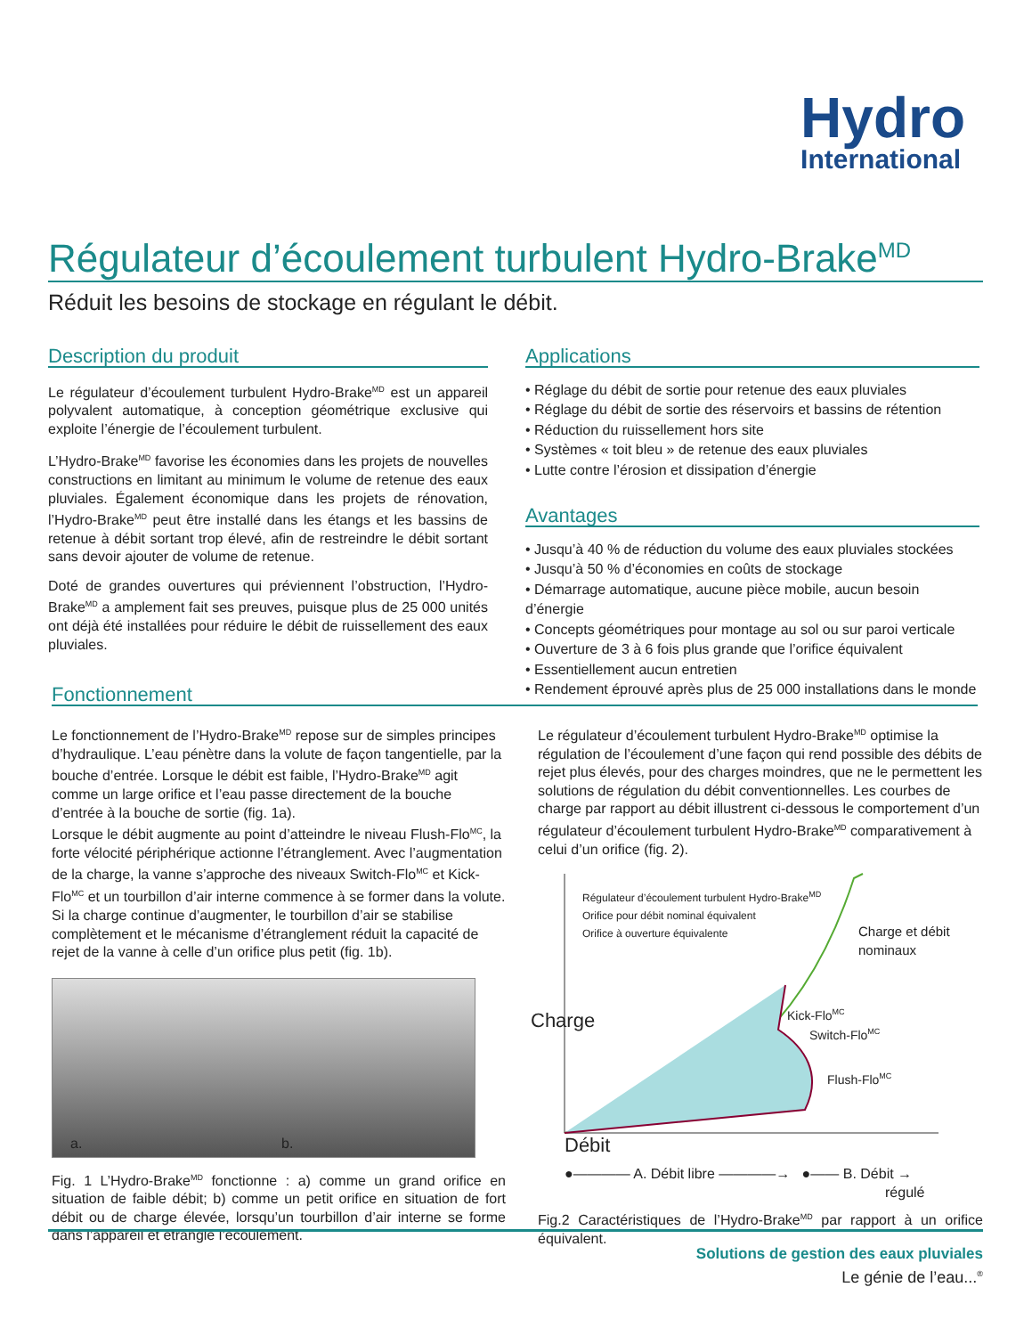Hydro
International
Régulateur d’écoulement turbulent Hydro-Brake<sup>MD</sup>
Réduit les besoins de stockage en régulant le débit.
Description du produit
Le régulateur d’écoulement turbulent Hydro-Brake<sup>MD</sup> est un appareil polyvalent automatique, à conception géométrique exclusive qui exploite l’énergie de l’écoulement turbulent.
L’Hydro-Brake<sup>MD</sup> favorise les économies dans les projets de nouvelles constructions en limitant au minimum le volume de retenue des eaux pluviales. Également économique dans les projets de rénovation, l’Hydro-Brake<sup>MD</sup> peut être installé dans les étangs et les bassins de retenue à débit sortant trop élevé, afin de restreindre le débit sortant sans devoir ajouter de volume de retenue.
Doté de grandes ouvertures qui préviennent l’obstruction, l’Hydro-Brake<sup>MD</sup> a amplement fait ses preuves, puisque plus de 25 000 unités ont déjà été installées pour réduire le débit de ruissellement des eaux pluviales.
Applications
• Réglage du débit de sortie pour retenue des eaux pluviales
• Réglage du débit de sortie des réservoirs et bassins de rétention
• Réduction du ruissellement hors site
• Systèmes « toit bleu » de retenue des eaux pluviales
• Lutte contre l’érosion et dissipation d’énergie
Avantages
• Jusqu’à 40 % de réduction du volume des eaux pluviales stockées
• Jusqu’à 50 % d’économies en coûts de stockage
• Démarrage automatique, aucune pièce mobile, aucun besoin d’énergie
• Concepts géométriques pour montage au sol ou sur paroi verticale
• Ouverture de 3 à 6 fois plus grande que l’orifice équivalent
• Essentiellement aucun entretien
• Rendement éprouvé après plus de 25 000 installations dans le monde
Fonctionnement
Le fonctionnement de l’Hydro-Brake<sup>MD</sup> repose sur de simples principes d’hydraulique. L’eau pénètre dans la volute de façon tangentielle, par la bouche d’entrée. Lorsque le débit est faible, l’Hydro-Brake<sup>MD</sup> agit comme un large orifice et l’eau passe directement de la bouche d’entrée à la bouche de sortie (fig. 1a).
Lorsque le débit augmente au point d’atteindre le niveau Flush-Flo<sup>MC</sup>, la forte vélocité périphérique actionne l’étranglement. Avec l’augmentation de la charge, la vanne s’approche des niveaux Switch-Flo<sup>MC</sup> et Kick-Flo<sup>MC</sup> et un tourbillon d’air interne commence à se former dans la volute. Si la charge continue d’augmenter, le tourbillon d’air se stabilise complètement et le mécanisme d’étranglement réduit la capacité de rejet de la vanne à celle d’un orifice plus petit (fig. 1b).
a.
b.
Fig. 1 L’Hydro-Brake<sup>MD</sup> fonctionne : a) comme un grand orifice en situation de faible débit; b) comme un petit orifice en situation de fort débit ou de charge élevée, lorsqu’un tourbillon d’air interne se forme dans l’appareil et étrangle l’écoulement.
Le régulateur d’écoulement turbulent Hydro-Brake<sup>MD</sup> optimise la régulation de l’écoulement d’une façon qui rend possible des débits de rejet plus élevés, pour des charges moindres, que ne le permettent les solutions de régulation du débit conventionnelles. Les courbes de charge par rapport au débit illustrent ci-dessous le comportement d’un régulateur d’écoulement turbulent Hydro-Brake<sup>MD</sup> comparativement à celui d’un orifice (fig. 2).
Régulateur d’écoulement turbulent Hydro-Brake<sup>MD</sup>
Orifice pour débit nominal équivalent
Orifice à ouverture équivalente
Charge et débit
nominaux
Kick-Flo<sup>MC</sup>
Switch-Flo<sup>MC</sup>
Flush-Flo<sup>MC</sup>
Charge
Débit
●———— A. Débit libre ————→ ●—— B. Débit →
régulé
Fig.2 Caractéristiques de l’Hydro-Brake<sup>MD</sup> par rapport à un orifice équivalent.
Solutions de gestion des eaux pluviales
Le génie de l’eau...<sup>®</sup>